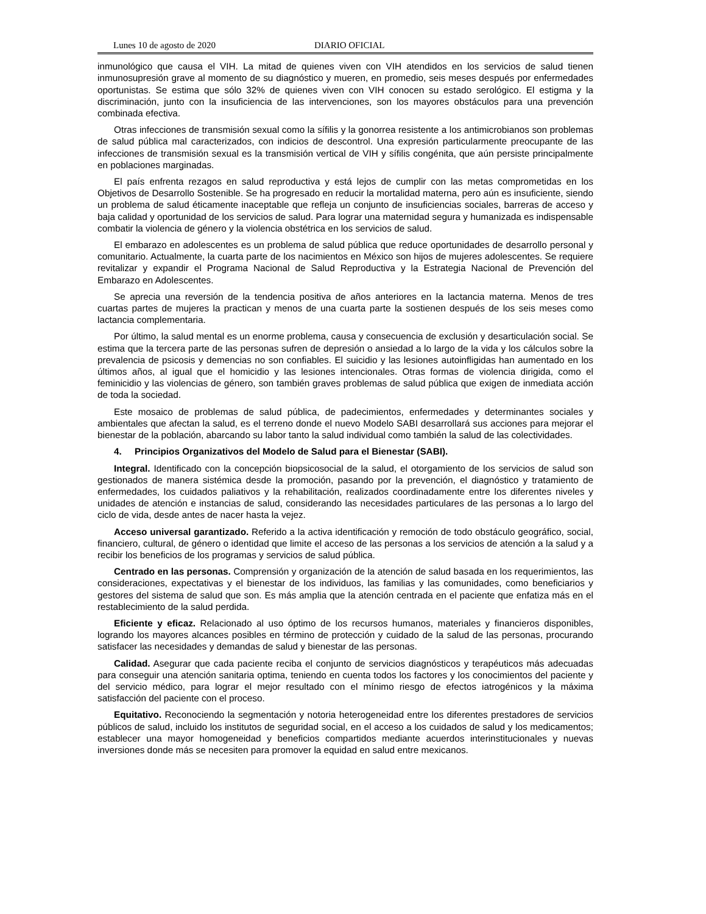Lunes 10 de agosto de 2020 DIARIO OFICIAL
inmunológico que causa el VIH. La mitad de quienes viven con VIH atendidos en los servicios de salud tienen inmunosupresión grave al momento de su diagnóstico y mueren, en promedio, seis meses después por enfermedades oportunistas. Se estima que sólo 32% de quienes viven con VIH conocen su estado serológico. El estigma y la discriminación, junto con la insuficiencia de las intervenciones, son los mayores obstáculos para una prevención combinada efectiva.
Otras infecciones de transmisión sexual como la sífilis y la gonorrea resistente a los antimicrobianos son problemas de salud pública mal caracterizados, con indicios de descontrol. Una expresión particularmente preocupante de las infecciones de transmisión sexual es la transmisión vertical de VIH y sífilis congénita, que aún persiste principalmente en poblaciones marginadas.
El país enfrenta rezagos en salud reproductiva y está lejos de cumplir con las metas comprometidas en los Objetivos de Desarrollo Sostenible. Se ha progresado en reducir la mortalidad materna, pero aún es insuficiente, siendo un problema de salud éticamente inaceptable que refleja un conjunto de insuficiencias sociales, barreras de acceso y baja calidad y oportunidad de los servicios de salud. Para lograr una maternidad segura y humanizada es indispensable combatir la violencia de género y la violencia obstétrica en los servicios de salud.
El embarazo en adolescentes es un problema de salud pública que reduce oportunidades de desarrollo personal y comunitario. Actualmente, la cuarta parte de los nacimientos en México son hijos de mujeres adolescentes. Se requiere revitalizar y expandir el Programa Nacional de Salud Reproductiva y la Estrategia Nacional de Prevención del Embarazo en Adolescentes.
Se aprecia una reversión de la tendencia positiva de años anteriores en la lactancia materna. Menos de tres cuartas partes de mujeres la practican y menos de una cuarta parte la sostienen después de los seis meses como lactancia complementaria.
Por último, la salud mental es un enorme problema, causa y consecuencia de exclusión y desarticulación social. Se estima que la tercera parte de las personas sufren de depresión o ansiedad a lo largo de la vida y los cálculos sobre la prevalencia de psicosis y demencias no son confiables. El suicidio y las lesiones autoinfligidas han aumentado en los últimos años, al igual que el homicidio y las lesiones intencionales. Otras formas de violencia dirigida, como el feminicidio y las violencias de género, son también graves problemas de salud pública que exigen de inmediata acción de toda la sociedad.
Este mosaico de problemas de salud pública, de padecimientos, enfermedades y determinantes sociales y ambientales que afectan la salud, es el terreno donde el nuevo Modelo SABI desarrollará sus acciones para mejorar el bienestar de la población, abarcando su labor tanto la salud individual como también la salud de las colectividades.
4. Principios Organizativos del Modelo de Salud para el Bienestar (SABI).
Integral. Identificado con la concepción biopsicosocial de la salud, el otorgamiento de los servicios de salud son gestionados de manera sistémica desde la promoción, pasando por la prevención, el diagnóstico y tratamiento de enfermedades, los cuidados paliativos y la rehabilitación, realizados coordinadamente entre los diferentes niveles y unidades de atención e instancias de salud, considerando las necesidades particulares de las personas a lo largo del ciclo de vida, desde antes de nacer hasta la vejez.
Acceso universal garantizado. Referido a la activa identificación y remoción de todo obstáculo geográfico, social, financiero, cultural, de género o identidad que limite el acceso de las personas a los servicios de atención a la salud y a recibir los beneficios de los programas y servicios de salud pública.
Centrado en las personas. Comprensión y organización de la atención de salud basada en los requerimientos, las consideraciones, expectativas y el bienestar de los individuos, las familias y las comunidades, como beneficiarios y gestores del sistema de salud que son. Es más amplia que la atención centrada en el paciente que enfatiza más en el restablecimiento de la salud perdida.
Eficiente y eficaz. Relacionado al uso óptimo de los recursos humanos, materiales y financieros disponibles, logrando los mayores alcances posibles en término de protección y cuidado de la salud de las personas, procurando satisfacer las necesidades y demandas de salud y bienestar de las personas.
Calidad. Asegurar que cada paciente reciba el conjunto de servicios diagnósticos y terapéuticos más adecuadas para conseguir una atención sanitaria optima, teniendo en cuenta todos los factores y los conocimientos del paciente y del servicio médico, para lograr el mejor resultado con el mínimo riesgo de efectos iatrogénicos y la máxima satisfacción del paciente con el proceso.
Equitativo. Reconociendo la segmentación y notoria heterogeneidad entre los diferentes prestadores de servicios públicos de salud, incluido los institutos de seguridad social, en el acceso a los cuidados de salud y los medicamentos; establecer una mayor homogeneidad y beneficios compartidos mediante acuerdos interinstitucionales y nuevas inversiones donde más se necesiten para promover la equidad en salud entre mexicanos.